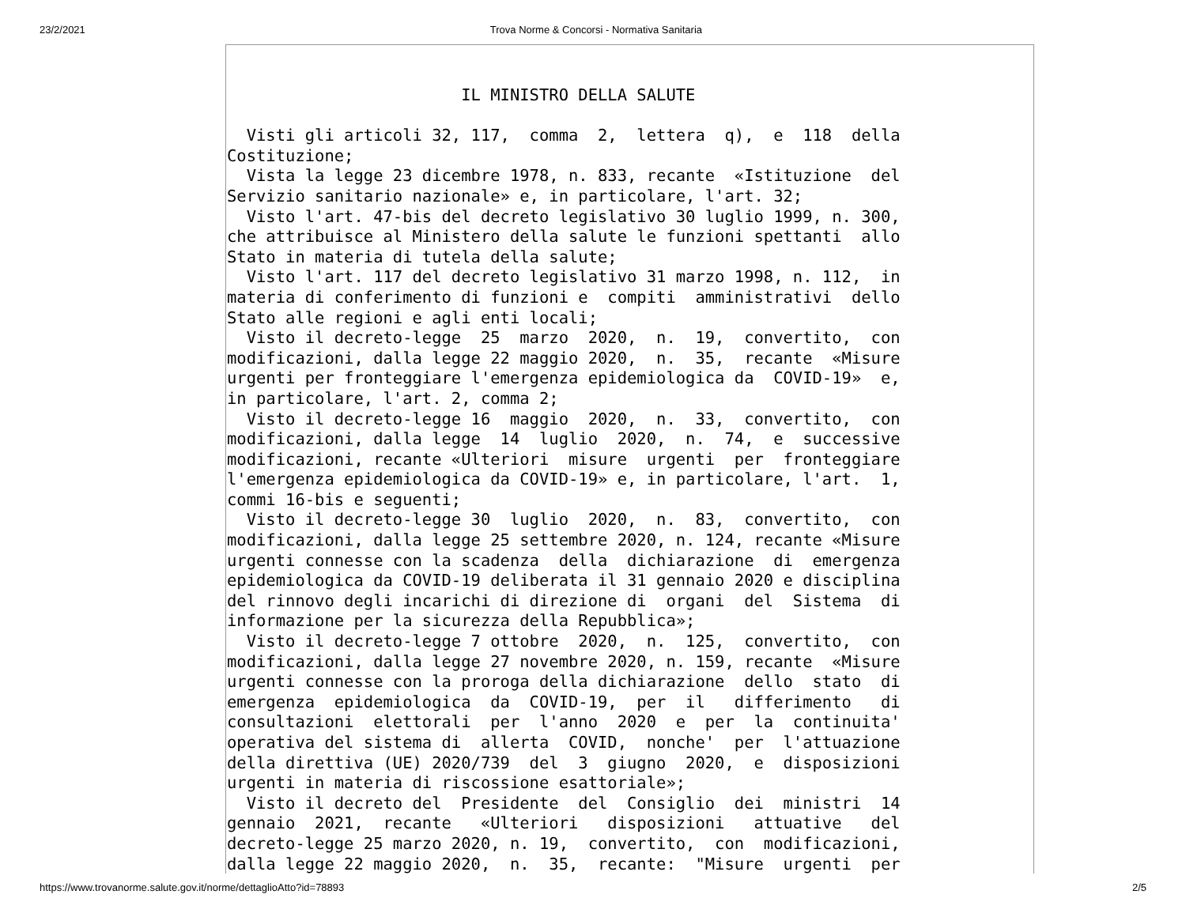23/2/2021 Trova Norme & Concorsi - Normativa Sanitaria
                        IL MINISTRO DELLA SALUTE

  Visti gli articoli 32, 117,  comma  2,  lettera  q),  e  118  della
Costituzione;
  Vista la legge 23 dicembre 1978, n. 833, recante  «Istituzione  del
Servizio sanitario nazionale» e, in particolare, l'art. 32;
  Visto l'art. 47-bis del decreto legislativo 30 luglio 1999, n. 300,
che attribuisce al Ministero della salute le funzioni spettanti  allo
Stato in materia di tutela della salute;
  Visto l'art. 117 del decreto legislativo 31 marzo 1998, n. 112,  in
materia di conferimento di funzioni e  compiti  amministrativi  dello
Stato alle regioni e agli enti locali;
  Visto il decreto-legge  25  marzo  2020,  n.  19,  convertito,  con
modificazioni, dalla legge 22 maggio 2020,  n.  35,  recante  «Misure
urgenti per fronteggiare l'emergenza epidemiologica da  COVID-19»  e,
in particolare, l'art. 2, comma 2;
  Visto il decreto-legge 16  maggio  2020,  n.  33,  convertito,  con
modificazioni, dalla legge  14  luglio  2020,  n.  74,  e  successive
modificazioni, recante «Ulteriori  misure  urgenti  per  fronteggiare
l'emergenza epidemiologica da COVID-19» e, in particolare, l'art.  1,
commi 16-bis e seguenti;
  Visto il decreto-legge 30  luglio  2020,  n.  83,  convertito,  con
modificazioni, dalla legge 25 settembre 2020, n. 124, recante «Misure
urgenti connesse con la scadenza  della  dichiarazione  di  emergenza
epidemiologica da COVID-19 deliberata il 31 gennaio 2020 e disciplina
del rinnovo degli incarichi di direzione di  organi  del  Sistema  di
informazione per la sicurezza della Repubblica»;
  Visto il decreto-legge 7 ottobre  2020,  n.  125,  convertito,  con
modificazioni, dalla legge 27 novembre 2020, n. 159, recante  «Misure
urgenti connesse con la proroga della dichiarazione  dello  stato  di
emergenza  epidemiologica  da  COVID-19,  per  il   differimento   di
consultazioni  elettorali  per  l'anno  2020  e  per  la  continuita'
operativa del sistema di  allerta  COVID,  nonche'  per  l'attuazione
della direttiva (UE) 2020/739  del  3  giugno  2020,  e  disposizioni
urgenti in materia di riscossione esattoriale»;
  Visto il decreto del  Presidente  del  Consiglio  dei  ministri  14
gennaio  2021,  recante   «Ulteriori   disposizioni   attuative   del
decreto-legge 25 marzo 2020, n. 19,  convertito,  con  modificazioni,
dalla legge 22 maggio 2020,  n.  35,  recante:  "Misure  urgenti  per
https://www.trovanorme.salute.gov.it/norme/dettaglioAtto?id=78893 2/5